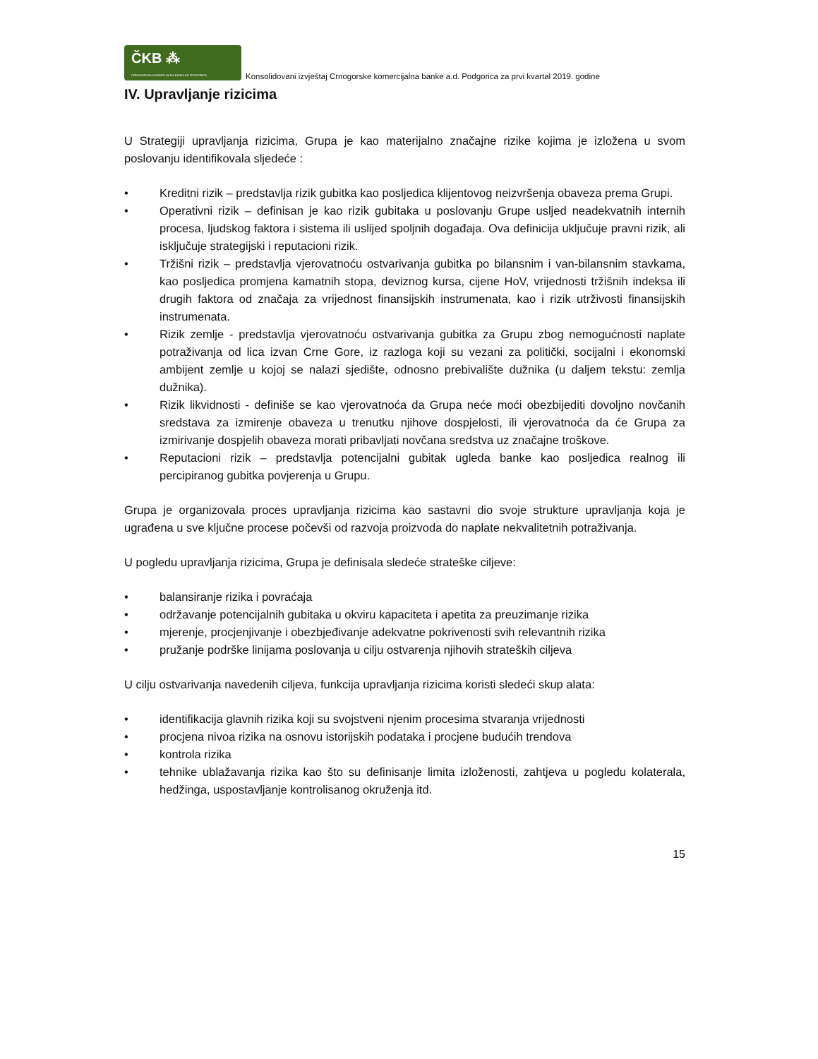ČKB ⁂
CRNOGORSKA KOMERCIJALNA BANKA AD PODGORICA
Konsolidovani izvještaj Crnogorske komercijalna banke a.d. Podgorica za prvi kvartal 2019. godine
IV. Upravljanje rizicima
U Strategiji upravljanja rizicima, Grupa je kao materijalno značajne rizike kojima je izložena u svom poslovanju identifikovala sljedeće :
• Kreditni rizik – predstavlja rizik gubitka kao posljedica klijentovog neizvršenja obaveza prema Grupi.
• Operativni rizik – definisan je kao rizik gubitaka u poslovanju Grupe usljed neadekvatnih internih procesa, ljudskog faktora i sistema ili uslijed spoljnih događaja. Ova definicija uključuje pravni rizik, ali isključuje strategijski i reputacioni rizik.
• Tržišni rizik – predstavlja vjerovatnoću ostvarivanja gubitka po bilansnim i van-bilansnim stavkama, kao posljedica promjena kamatnih stopa, deviznog kursa, cijene HoV, vrijednosti tržišnih indeksa ili drugih faktora od značaja za vrijednost finansijskih instrumenata, kao i rizik utrživosti finansijskih instrumenata.
• Rizik zemlje - predstavlja vjerovatnoću ostvarivanja gubitka za Grupu zbog nemogućnosti naplate potraživanja od lica izvan Crne Gore, iz razloga koji su vezani za politički, socijalni i ekonomski ambijent zemlje u kojoj se nalazi sjedište, odnosno prebivalište dužnika (u daljem tekstu: zemlja dužnika).
• Rizik likvidnosti - definiše se kao vjerovatnoća da Grupa neće moći obezbijediti dovoljno novčanih sredstava za izmirenje obaveza u trenutku njihove dospjelosti, ili vjerovatnoća da će Grupa za izmirivanje dospjelih obaveza morati pribavljati novčana sredstva uz značajne troškove.
• Reputacioni rizik – predstavlja potencijalni gubitak ugleda banke kao posljedica realnog ili percipiranog gubitka povjerenja u Grupu.
Grupa je organizovala proces upravljanja rizicima kao sastavni dio svoje strukture upravljanja koja je ugrađena u sve ključne procese počevši od razvoja proizvoda do naplate nekvalitetnih potraživanja.
U pogledu upravljanja rizicima, Grupa je definisala sledeće strateške ciljeve:
• balansiranje rizika i povraćaja
• održavanje potencijalnih gubitaka u okviru kapaciteta i apetita za preuzimanje rizika
• mjerenje, procjenjivanje i obezbjeđivanje adekvatne pokrivenosti svih relevantnih rizika
• pružanje podrške linijama poslovanja u cilju ostvarenja njihovih strateških ciljeva
U cilju ostvarivanja navedenih ciljeva, funkcija upravljanja rizicima koristi sledeći skup alata:
• identifikacija glavnih rizika koji su svojstveni njenim procesima stvaranja vrijednosti
• procjena nivoa rizika na osnovu istorijskih podataka i procjene budućih trendova
• kontrola rizika
• tehnike ublažavanja rizika kao što su definisanje limita izloženosti, zahtjeva u pogledu kolaterala, hedžinga, uspostavljanje kontrolisanog okruženja itd.
15